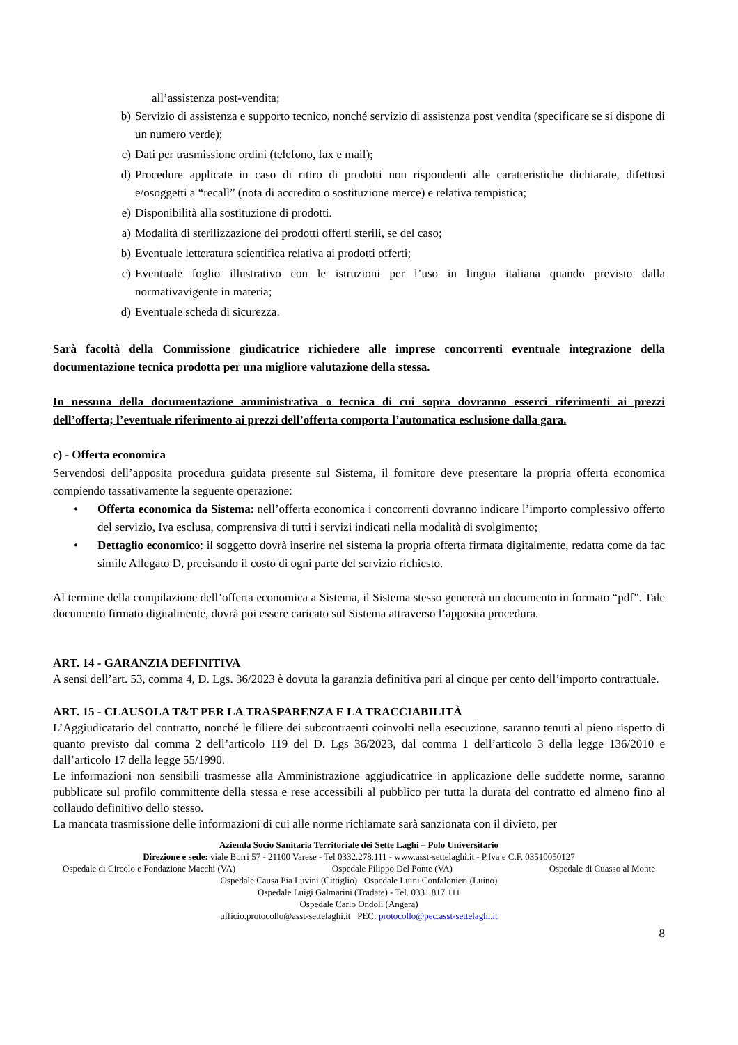all’assistenza post-vendita;
b) Servizio di assistenza e supporto tecnico, nonché servizio di assistenza post vendita (specificare se si dispone di un numero verde);
c) Dati per trasmissione ordini (telefono, fax e mail);
d) Procedure applicate in caso di ritiro di prodotti non rispondenti alle caratteristiche dichiarate, difettosi e/osoggetti a “recall” (nota di accredito o sostituzione merce) e relativa tempistica;
e) Disponibilità alla sostituzione di prodotti.
a) Modalità di sterilizzazione dei prodotti offerti sterili, se del caso;
b) Eventuale letteratura scientifica relativa ai prodotti offerti;
c) Eventuale foglio illustrativo con le istruzioni per l’uso in lingua italiana quando previsto dalla normativavigente in materia;
d) Eventuale scheda di sicurezza.
Sarà facoltà della Commissione giudicatrice richiedere alle imprese concorrenti eventuale integrazione della documentazione tecnica prodotta per una migliore valutazione della stessa.
In nessuna della documentazione amministrativa o tecnica di cui sopra dovranno esserci riferimenti ai prezzi dell’offerta; l’eventuale riferimento ai prezzi dell’offerta comporta l’automatica esclusione dalla gara.
c) - Offerta economica
Servendosi dell’apposita procedura guidata presente sul Sistema, il fornitore deve presentare la propria offerta economica compiendo tassativamente la seguente operazione:
• Offerta economica da Sistema: nell’offerta economica i concorrenti dovranno indicare l’importo complessivo offerto del servizio, Iva esclusa, comprensiva di tutti i servizi indicati nella modalità di svolgimento;
• Dettaglio economico: il soggetto dovrà inserire nel sistema la propria offerta firmata digitalmente, redatta come da fac simile Allegato D, precisando il costo di ogni parte del servizio richiesto.
Al termine della compilazione dell’offerta economica a Sistema, il Sistema stesso genererà un documento in formato “pdf”. Tale documento firmato digitalmente, dovrà poi essere caricato sul Sistema attraverso l’apposita procedura.
ART. 14 - GARANZIA DEFINITIVA
A sensi dell’art. 53, comma 4, D. Lgs. 36/2023 è dovuta la garanzia definitiva pari al cinque per cento dell’importo contrattuale.
ART. 15 - CLAUSOLA T&T PER LA TRASPARENZA E LA TRACCIABILITÀ
L’Aggiudicatario del contratto, nonché le filiere dei subcontraenti coinvolti nella esecuzione, saranno tenuti al pieno rispetto di quanto previsto dal comma 2 dell’articolo 119 del D. Lgs 36/2023, dal comma 1 dell’articolo 3 della legge 136/2010 e dall’articolo 17 della legge 55/1990.
Le informazioni non sensibili trasmesse alla Amministrazione aggiudicatrice in applicazione delle suddette norme, saranno pubblicate sul profilo committente della stessa e rese accessibili al pubblico per tutta la durata del contratto ed almeno fino al collaudo definitivo dello stesso.
La mancata trasmissione delle informazioni di cui alle norme richiamate sarà sanzionata con il divieto, per
Azienda Socio Sanitaria Territoriale dei Sette Laghi – Polo Universitario
Direzione e sede: viale Borri 57 - 21100 Varese - Tel 0332.278.111 - www.asst-settelaghi.it - P.Iva e C.F. 03510050127
Ospedale di Circolo e Fondazione Macchi (VA) Ospedale Filippo Del Ponte (VA) Ospedale di Cuasso al Monte
Ospedale Causa Pia Luvini (Cittiglio) Ospedale Luini Confalonieri (Luino)
Ospedale Luigi Galmarini (Tradate) - Tel. 0331.817.111
Ospedale Carlo Ondoli (Angera)
ufficio.protocollo@asst-settelaghi.it PEC: protocollo@pec.asst-settelaghi.it
8